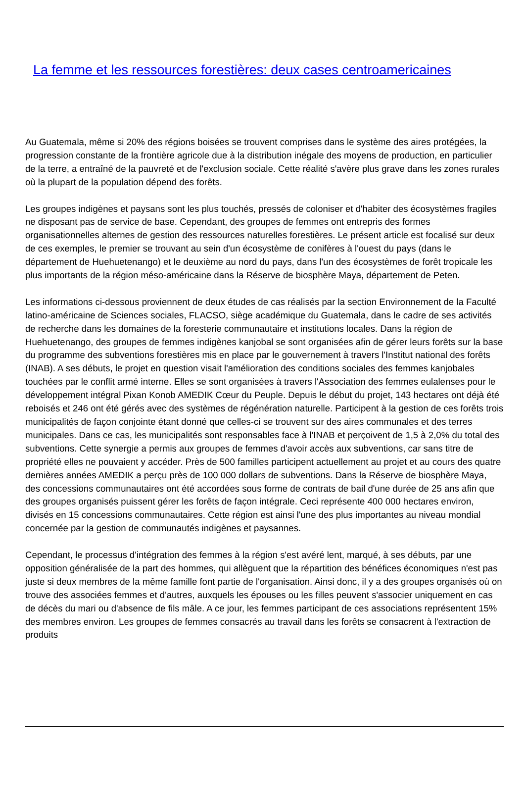La femme et les ressources forestières: deux cases centroamericaines
Au Guatemala, même si 20% des régions boisées se trouvent comprises dans le système des aires protégées, la progression constante de la frontière agricole due à la distribution inégale des moyens de production, en particulier de la terre, a entraîné de la pauvreté et de l'exclusion sociale. Cette réalité s'avère plus grave dans les zones rurales où la plupart de la population dépend des forêts.
Les groupes indigènes et paysans sont les plus touchés, pressés de coloniser et d'habiter des écosystèmes fragiles ne disposant pas de service de base. Cependant, des groupes de femmes ont entrepris des formes organisationnelles alternes de gestion des ressources naturelles forestières. Le présent article est focalisé sur deux de ces exemples, le premier se trouvant au sein d'un écosystème de conifères à l'ouest du pays (dans le département de Huehuetenango) et le deuxième au nord du pays, dans l'un des écosystèmes de forêt tropicale les plus importants de la région méso-américaine dans la Réserve de biosphère Maya, département de Peten.
Les informations ci-dessous proviennent de deux études de cas réalisés par la section Environnement de la Faculté latino-américaine de Sciences sociales, FLACSO, siège académique du Guatemala, dans le cadre de ses activités de recherche dans les domaines de la foresterie communautaire et institutions locales. Dans la région de Huehuetenango, des groupes de femmes indigènes kanjobal se sont organisées afin de gérer leurs forêts sur la base du programme des subventions forestières mis en place par le gouvernement à travers l'Institut national des forêts (INAB). A ses débuts, le projet en question visait l'amélioration des conditions sociales des femmes kanjobales touchées par le conflit armé interne. Elles se sont organisées à travers l'Association des femmes eulalenses pour le développement intégral Pixan Konob AMEDIK Cœur du Peuple. Depuis le début du projet, 143 hectares ont déjà été reboisés et 246 ont été gérés avec des systèmes de régénération naturelle. Participent à la gestion de ces forêts trois municipalités de façon conjointe étant donné que celles-ci se trouvent sur des aires communales et des terres municipales. Dans ce cas, les municipalités sont responsables face à l'INAB et perçoivent de 1,5 à 2,0% du total des subventions. Cette synergie a permis aux groupes de femmes d'avoir accès aux subventions, car sans titre de propriété elles ne pouvaient y accéder. Près de 500 familles participent actuellement au projet et au cours des quatre dernières années AMEDIK a perçu près de 100 000 dollars de subventions. Dans la Réserve de biosphère Maya, des concessions communautaires ont été accordées sous forme de contrats de bail d'une durée de 25 ans afin que des groupes organisés puissent gérer les forêts de façon intégrale. Ceci représente 400 000 hectares environ, divisés en 15 concessions communautaires. Cette région est ainsi l'une des plus importantes au niveau mondial concernée par la gestion de communautés indigènes et paysannes.
Cependant, le processus d'intégration des femmes à la région s'est avéré lent, marqué, à ses débuts, par une opposition généralisée de la part des hommes, qui allèguent que la répartition des bénéfices économiques n'est pas juste si deux membres de la même famille font partie de l'organisation. Ainsi donc, il y a des groupes organisés où on trouve des associées femmes et d'autres, auxquels les épouses ou les filles peuvent s'associer uniquement en cas de décès du mari ou d'absence de fils mâle. A ce jour, les femmes participant de ces associations représentent 15% des membres environ. Les groupes de femmes consacrés au travail dans les forêts se consacrent à l'extraction de produits